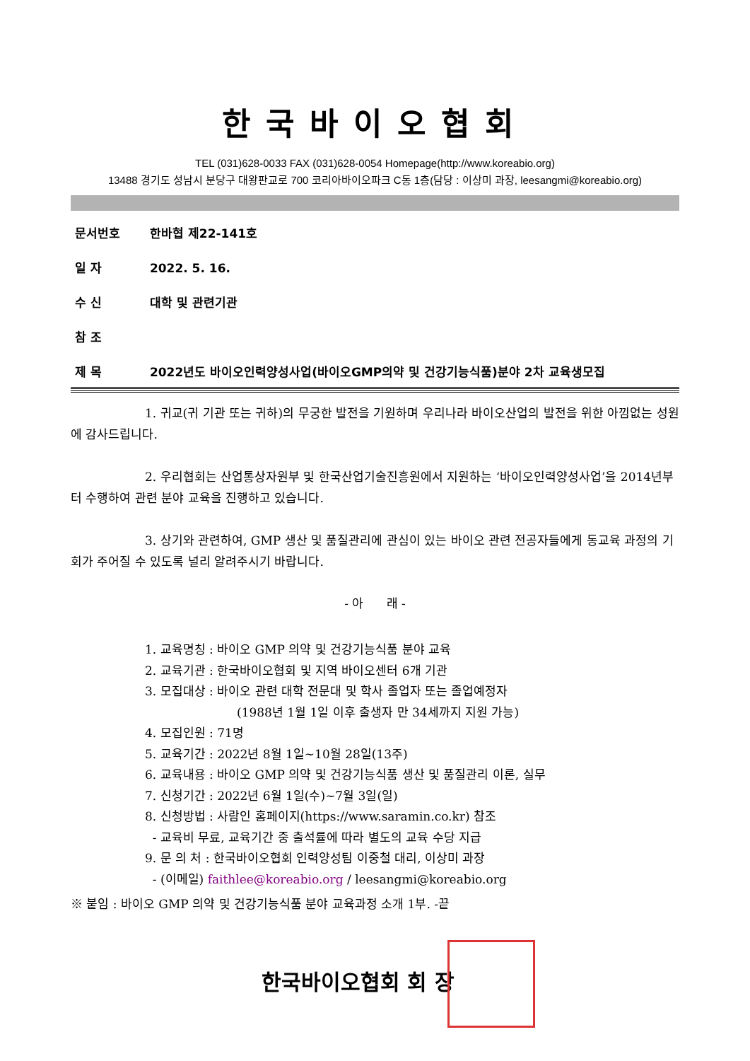한국바이오협회
TEL (031)628-0033 FAX (031)628-0054 Homepage(http://www.koreabio.org)
13488 경기도 성남시 분당구 대왕판교로 700 코리아바이오파크 C동 1층(담당 : 이상미 과장, leesangmi@koreabio.org)
문서번호 한바협 제22-141호
일 자 2022. 5. 16.
수 신 대학 및 관련기관
참 조
제 목 2022년도 바이오인력양성사업(바이오GMP의약 및 건강기능식품)분야 2차 교육생모집
1. 귀교(귀 기관 또는 귀하)의 무궁한 발전을 기원하며 우리나라 바이오산업의 발전을 위한 아낌없는 성원에 감사드립니다.
2. 우리협회는 산업통상자원부 및 한국산업기술진흥원에서 지원하는 ‘바이오인력양성사업’을 2014년부터 수행하여 관련 분야 교육을 진행하고 있습니다.
3. 상기와 관련하여, GMP 생산 및 품질관리에 관심이 있는 바이오 관련 전공자들에게 동교육 과정의 기회가 주어질 수 있도록 널리 알려주시기 바랍니다.
- 아 래 -
1. 교육명칭 : 바이오 GMP 의약 및 건강기능식품 분야 교육
2. 교육기관 : 한국바이오협회 및 지역 바이오센터 6개 기관
3. 모집대상 : 바이오 관련 대학 전문대 및 학사 졸업자 또는 졸업예정자
(1988년 1월 1일 이후 출생자 만 34세까지 지원 가능)
4. 모집인원 : 71명
5. 교육기간 : 2022년 8월 1일~10월 28일(13주)
6. 교육내용 : 바이오 GMP 의약 및 건강기능식품 생산 및 품질관리 이론, 실무
7. 신청기간 : 2022년 6월 1일(수)~7월 3일(일)
8. 신청방법 : 사람인 홈페이지(https://www.saramin.co.kr) 참조
- 교육비 무료, 교육기간 중 출석률에 따라 별도의 교육 수당 지급
9. 문 의 처 : 한국바이오협회 인력양성팀 이중철 대리, 이상미 과장
- (이메일) faithlee@koreabio.org / leesangmi@koreabio.org
※ 붙임 : 바이오 GMP 의약 및 건강기능식품 분야 교육과정 소개 1부. -끝
한국바이오협회 회 장